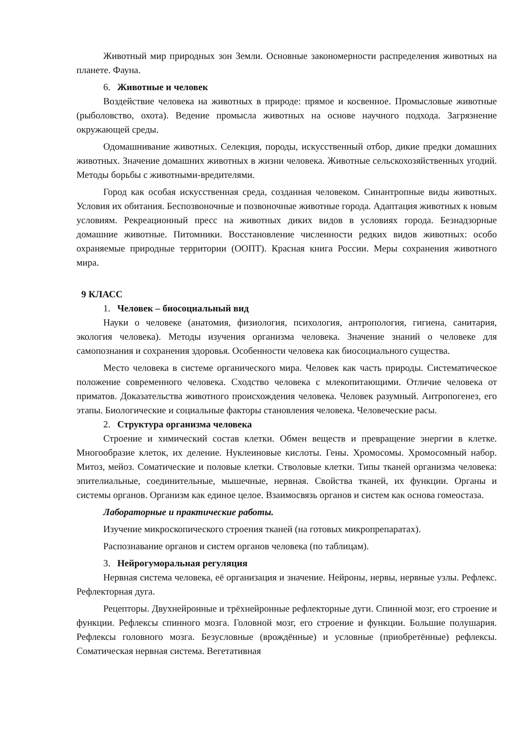Животный мир природных зон Земли. Основные закономерности распределения животных на планете. Фауна.
6. Животные и человек
Воздействие человека на животных в природе: прямое и косвенное. Промысловые животные (рыболовство, охота). Ведение промысла животных на основе научного подхода. Загрязнение окружающей среды.
Одомашнивание животных. Селекция, породы, искусственный отбор, дикие предки домашних животных. Значение домашних животных в жизни человека. Животные сельскохозяйственных угодий. Методы борьбы с животными-вредителями.
Город как особая искусственная среда, созданная человеком. Синантропные виды животных. Условия их обитания. Беспозвоночные и позвоночные животные города. Адаптация животных к новым условиям. Рекреационный пресс на животных диких видов в условиях города. Безнадзорные домашние животные. Питомники. Восстановление численности редких видов животных: особо охраняемые природные территории (ООПТ). Красная книга России. Меры сохранения животного мира.
9 КЛАСС
1. Человек – биосоциальный вид
Науки о человеке (анатомия, физиология, психология, антропология, гигиена, санитария, экология человека). Методы изучения организма человека. Значение знаний о человеке для самопознания и сохранения здоровья. Особенности человека как биосоциального существа.
Место человека в системе органического мира. Человек как часть природы. Систематическое положение современного человека. Сходство человека с млекопитающими. Отличие человека от приматов. Доказательства животного происхождения человека. Человек разумный. Антропогенез, его этапы. Биологические и социальные факторы становления человека. Человеческие расы.
2. Структура организма человека
Строение и химический состав клетки. Обмен веществ и превращение энергии в клетке. Многообразие клеток, их деление. Нуклеиновые кислоты. Гены. Хромосомы. Хромосомный набор. Митоз, мейоз. Соматические и половые клетки. Стволовые клетки. Типы тканей организма человека: эпителиальные, соединительные, мышечные, нервная. Свойства тканей, их функции. Органы и системы органов. Организм как единое целое. Взаимосвязь органов и систем как основа гомеостаза.
Лабораторные и практические работы.
Изучение микроскопического строения тканей (на готовых микропрепаратах).
Распознавание органов и систем органов человека (по таблицам).
3. Нейрогуморальная регуляция
Нервная система человека, её организация и значение. Нейроны, нервы, нервные узлы. Рефлекс. Рефлекторная дуга.
Рецепторы. Двухнейронные и трёхнейронные рефлекторные дуги. Спинной мозг, его строение и функции. Рефлексы спинного мозга. Головной мозг, его строение и функции. Большие полушария. Рефлексы головного мозга. Безусловные (врождённые) и условные (приобретённые) рефлексы. Соматическая нервная система. Вегетативная